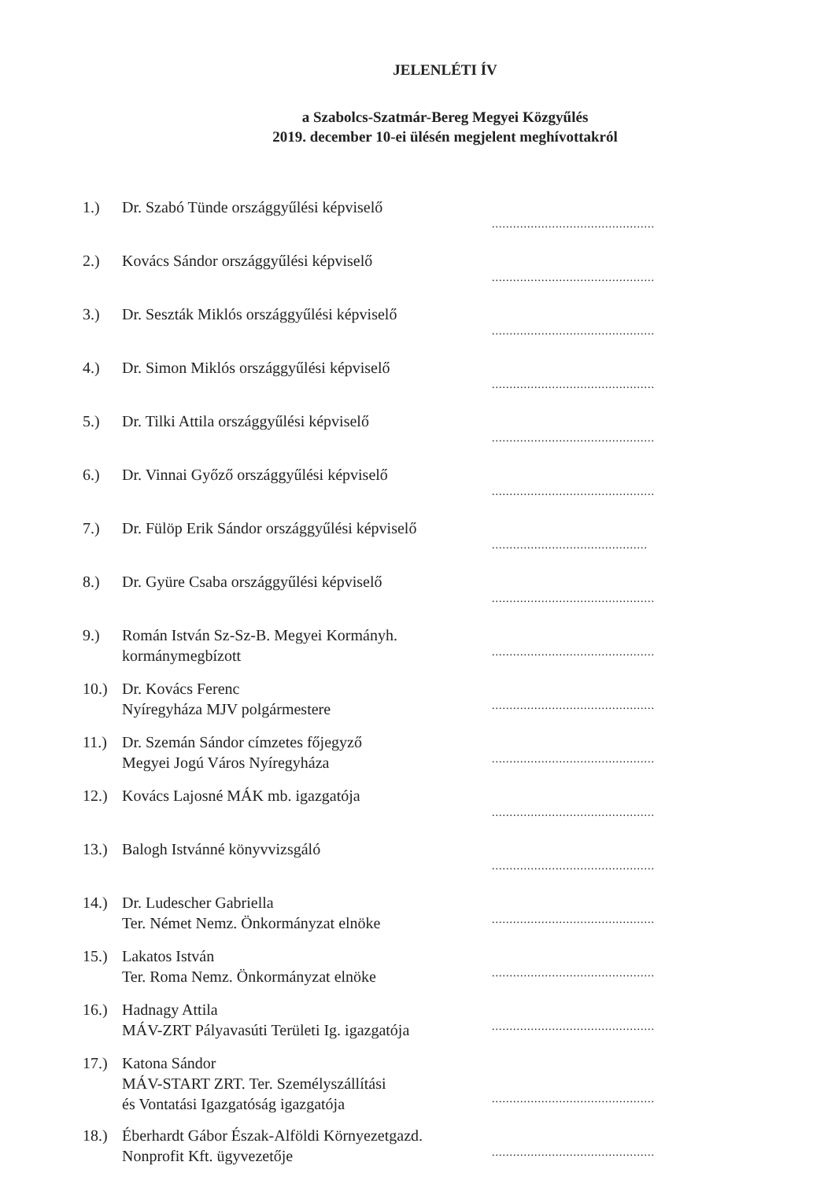JELENLÉTI ÍV
a Szabolcs-Szatmár-Bereg Megyei Közgyűlés
2019. december 10-ei ülésén megjelent meghívottakról
| 1.) | Dr. Szabó Tünde országgyűlési képviselő | .............................................. |
| 2.) | Kovács Sándor országgyűlési képviselő | .............................................. |
| 3.) | Dr. Seszták Miklós országgyűlési képviselő | .............................................. |
| 4.) | Dr. Simon Miklós országgyűlési képviselő | .............................................. |
| 5.) | Dr. Tilki Attila országgyűlési képviselő | .............................................. |
| 6.) | Dr. Vinnai Győző országgyűlési képviselő | .............................................. |
| 7.) | Dr. Fülöp Erik Sándor országgyűlési képviselő | ............................................ |
| 8.) | Dr. Gyüre Csaba országgyűlési képviselő | .............................................. |
| 9.) | Román István Sz-Sz-B. Megyei Kormányh. kormánymegbízott | .............................................. |
| 10.) | Dr. Kovács Ferenc Nyíregyháza MJV polgármestere | .............................................. |
| 11.) | Dr. Szemán Sándor címzetes főjegyző Megyei Jogú Város Nyíregyháza | .............................................. |
| 12.) | Kovács Lajosné MÁK mb. igazgatója | .............................................. |
| 13.) | Balogh Istvánné könyvvizsgáló | .............................................. |
| 14.) | Dr. Ludescher Gabriella Ter. Német Nemz. Önkormányzat elnöke | .............................................. |
| 15.) | Lakatos István Ter. Roma Nemz. Önkormányzat elnöke | .............................................. |
| 16.) | Hadnagy Attila MÁV-ZRT Pályavasúti Területi Ig. igazgatója | .............................................. |
| 17.) | Katona Sándor MÁV-START ZRT. Ter. Személyszállítási és Vontatási Igazgatóság igazgatója | .............................................. |
| 18.) | Éberhardt Gábor Észak-Alföldi Környezetgazd. Nonprofit Kft. ügyvezetője | .............................................. |